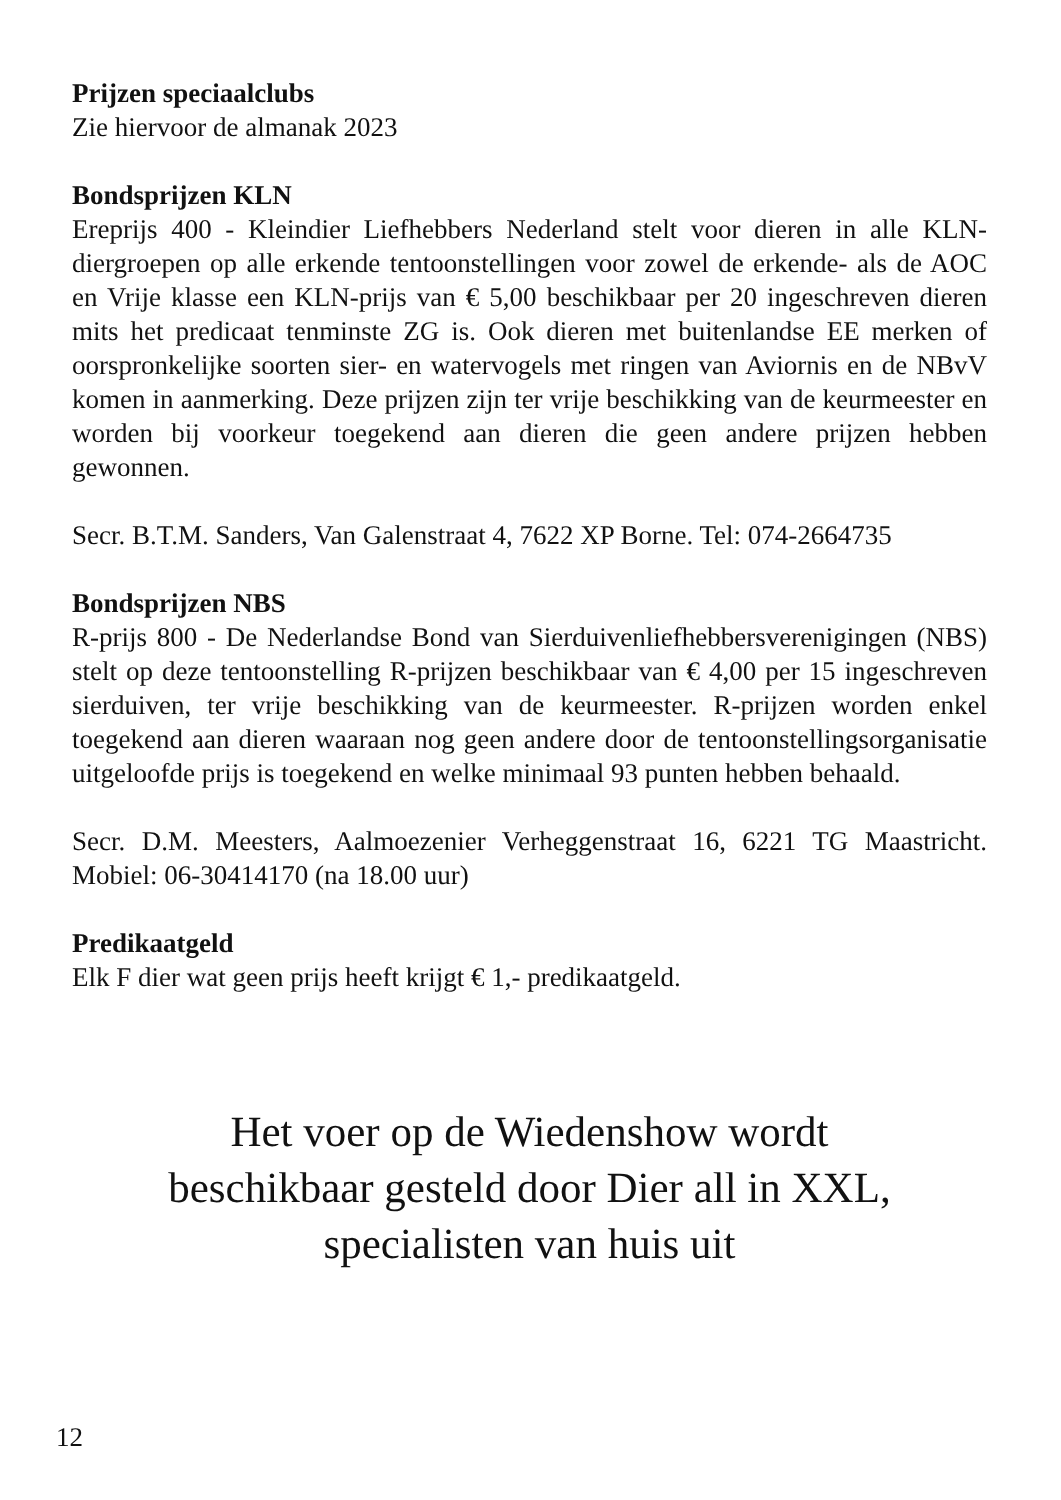Prijzen speciaalclubs
Zie hiervoor de almanak 2023
Bondsprijzen KLN
Ereprijs 400 - Kleindier Liefhebbers Nederland stelt voor dieren in alle KLN-diergroepen op alle erkende tentoonstellingen voor zowel de erkende- als de AOC en Vrije klasse een KLN-prijs van € 5,00 beschikbaar per 20 ingeschreven dieren mits het predicaat tenminste ZG is. Ook dieren met buitenlandse EE merken of oorspronkelijke soorten sier- en watervogels met ringen van Aviornis en de NBvV komen in aanmerking. Deze prijzen zijn ter vrije beschikking van de keurmeester en worden bij voorkeur toegekend aan dieren die geen andere prijzen hebben gewonnen.
Secr. B.T.M. Sanders, Van Galenstraat 4, 7622 XP Borne. Tel: 074-2664735
Bondsprijzen NBS
R-prijs 800 - De Nederlandse Bond van Sierduivenliefhebbersverenigingen (NBS) stelt op deze tentoonstelling R-prijzen beschikbaar van € 4,00 per 15 ingeschreven sierduiven, ter vrije beschikking van de keurmeester. R-prijzen worden enkel toegekend aan dieren waaraan nog geen andere door de tentoonstellingsorganisatie uitgeloofde prijs is toegekend en welke minimaal 93 punten hebben behaald.
Secr. D.M. Meesters, Aalmoezenier Verheggenstraat 16, 6221 TG Maastricht. Mobiel: 06-30414170 (na 18.00 uur)
Predikaatgeld
Elk F dier wat geen prijs heeft krijgt € 1,- predikaatgeld.
Het voer op de Wiedenshow wordt
beschikbaar gesteld door Dier all in XXL,
specialisten van huis uit
12